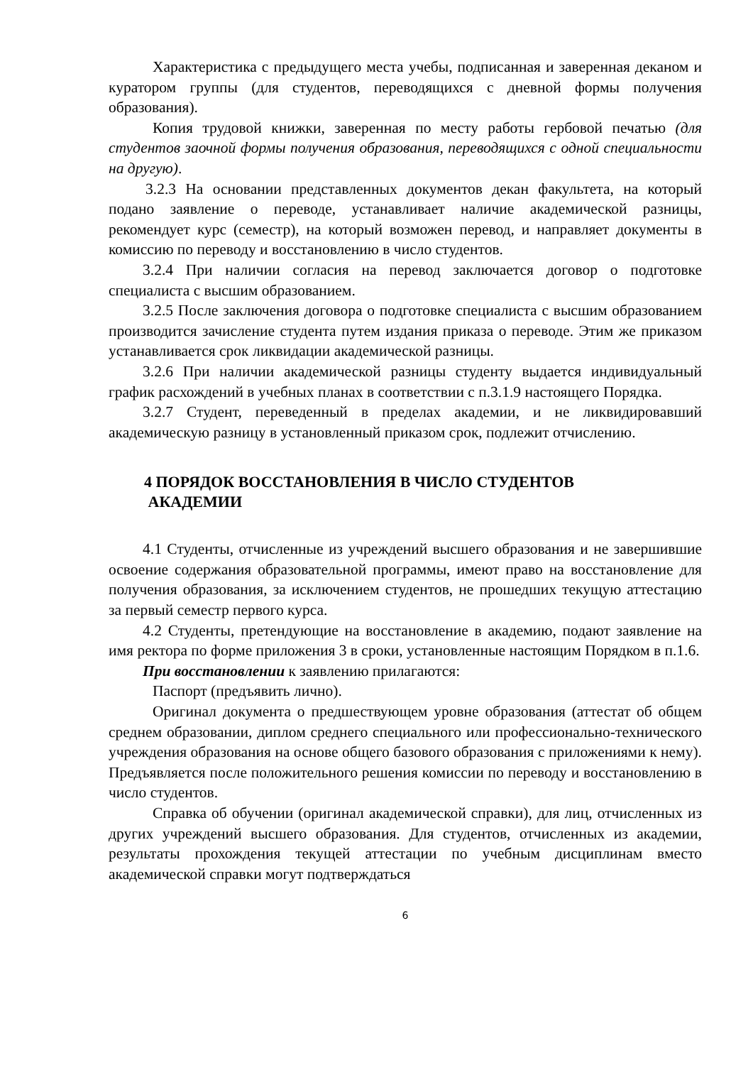Характеристика с предыдущего места учебы, подписанная и заверенная деканом и куратором группы (для студентов, переводящихся с дневной формы получения образования).
Копия трудовой книжки, заверенная по месту работы гербовой печатью (для студентов заочной формы получения образования, переводящихся с одной специальности на другую).
3.2.3 На основании представленных документов декан факультета, на который подано заявление о переводе, устанавливает наличие академической разницы, рекомендует курс (семестр), на который возможен перевод, и направляет документы в комиссию по переводу и восстановлению в число студентов.
3.2.4 При наличии согласия на перевод заключается договор о подготовке специалиста с высшим образованием.
3.2.5 После заключения договора о подготовке специалиста с высшим образованием производится зачисление студента путем издания приказа о переводе. Этим же приказом устанавливается срок ликвидации академической разницы.
3.2.6 При наличии академической разницы студенту выдается индивидуальный график расхождений в учебных планах в соответствии с п.3.1.9 настоящего Порядка.
3.2.7 Студент, переведенный в пределах академии, и не ликвидировавший академическую разницу в установленный приказом срок, подлежит отчислению.
4 ПОРЯДОК ВОССТАНОВЛЕНИЯ В ЧИСЛО СТУДЕНТОВ
АКАДЕМИИ
4.1 Студенты, отчисленные из учреждений высшего образования и не завершившие освоение содержания образовательной программы, имеют право на восстановление для получения образования, за исключением студентов, не прошедших текущую аттестацию за первый семестр первого курса.
4.2 Студенты, претендующие на восстановление в академию, подают заявление на имя ректора по форме приложения 3 в сроки, установленные настоящим Порядком в п.1.6.
При восстановлении к заявлению прилагаются:
Паспорт (предъявить лично).
Оригинал документа о предшествующем уровне образования (аттестат об общем среднем образовании, диплом среднего специального или профессионально-технического учреждения образования на основе общего базового образования с приложениями к нему). Предъявляется после положительного решения комиссии по переводу и восстановлению в число студентов.
Справка об обучении (оригинал академической справки), для лиц, отчисленных из других учреждений высшего образования. Для студентов, отчисленных из академии, результаты прохождения текущей аттестации по учебным дисциплинам вместо академической справки могут подтверждаться
6